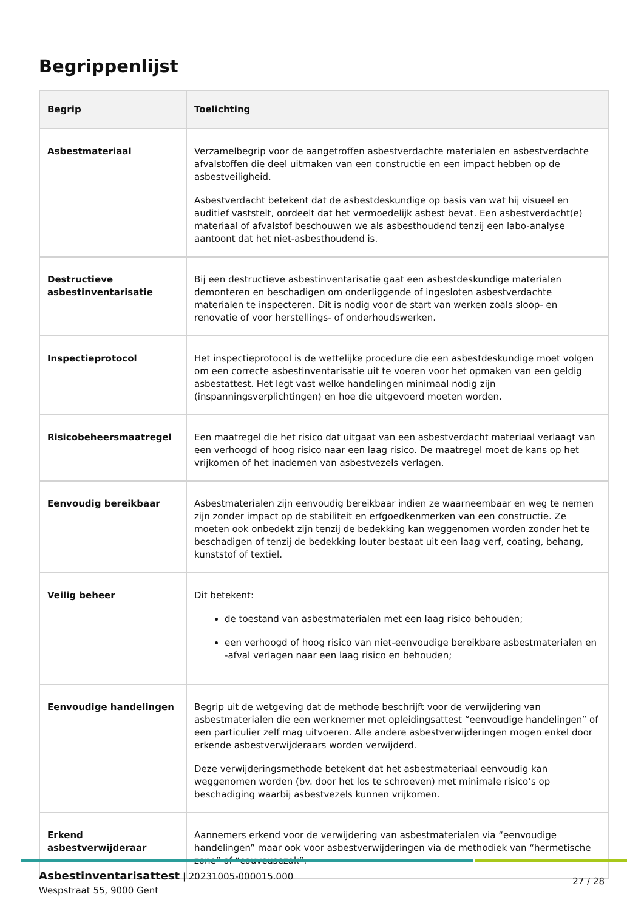Begrippenlijst
| Begrip | Toelichting |
| --- | --- |
| Asbestmateriaal | Verzamelbegrip voor de aangetroffen asbestverdachte materialen en asbestverdachte afvalstoffen die deel uitmaken van een constructie en een impact hebben op de asbestveiligheid. Asbestverdacht betekent dat de asbestdeskundige op basis van wat hij visueel en auditief vaststelt, oordeelt dat het vermoedelijk asbest bevat. Een asbestverdacht(e) materiaal of afvalstof beschouwen we als asbesthoudend tenzij een labo-analyse aantoont dat het niet-asbesthoudend is. |
| Destructieve asbestinventarisatie | Bij een destructieve asbestinventarisatie gaat een asbestdeskundige materialen demonteren en beschadigen om onderliggende of ingesloten asbestverdachte materialen te inspecteren. Dit is nodig voor de start van werken zoals sloop- en renovatie of voor herstellings- of onderhoudswerken. |
| Inspectieprotocol | Het inspectieprotocol is de wettelijke procedure die een asbestdeskundige moet volgen om een correcte asbestinventarisatie uit te voeren voor het opmaken van een geldig asbestattest. Het legt vast welke handelingen minimaal nodig zijn (inspanningsverplichtingen) en hoe die uitgevoerd moeten worden. |
| Risicobeheersmaatregel | Een maatregel die het risico dat uitgaat van een asbestverdacht materiaal verlaagt van een verhoogd of hoog risico naar een laag risico. De maatregel moet de kans op het vrijkomen of het inademen van asbestvezels verlagen. |
| Eenvoudig bereikbaar | Asbestmaterialen zijn eenvoudig bereikbaar indien ze waarneembaar en weg te nemen zijn zonder impact op de stabiliteit en erfgoedkenmerken van een constructie. Ze moeten ook onbedekt zijn tenzij de bedekking kan weggenomen worden zonder het te beschadigen of tenzij de bedekking louter bestaat uit een laag verf, coating, behang, kunststof of textiel. |
| Veilig beheer | Dit betekent: de toestand van asbestmaterialen met een laag risico behouden; een verhoogd of hoog risico van niet-eenvoudige bereikbare asbestmaterialen en -afval verlagen naar een laag risico en behouden; |
| Eenvoudige handelingen | Begrip uit de wetgeving dat de methode beschrijft voor de verwijdering van asbestmaterialen die een werknemer met opleidingsattest “eenvoudige handelingen” of een particulier zelf mag uitvoeren. Alle andere asbestverwijderingen mogen enkel door erkende asbestverwijderaars worden verwijderd. Deze verwijderingsmethode betekent dat het asbestmateriaal eenvoudig kan weggenomen worden (bv. door het los te schroeven) met minimale risico’s op beschadiging waarbij asbestvezels kunnen vrijkomen. |
| Erkend asbestverwijderaar | Aannemers erkend voor de verwijdering van asbestmaterialen via “eenvoudige handelingen” maar ook voor asbestverwijderingen via de methodiek van “hermetische zone” of “couveusezak”. |
Asbestinventarisattest | 20231005-000015.000
Wespstraat 55, 9000 Gent
27 / 28